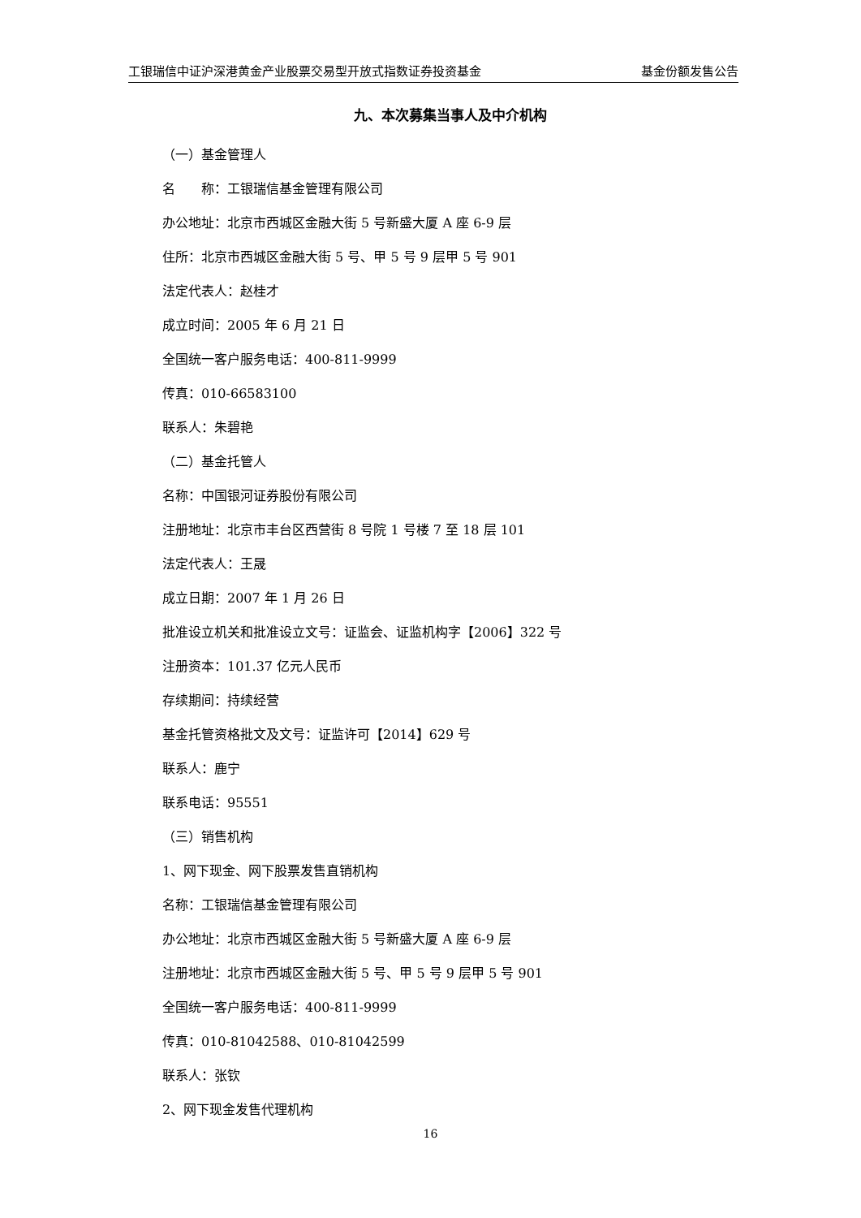工银瑞信中证沪深港黄金产业股票交易型开放式指数证券投资基金 基金份额发售公告
九、本次募集当事人及中介机构
（一）基金管理人
名  称：工银瑞信基金管理有限公司
办公地址：北京市西城区金融大街 5 号新盛大厦 A 座 6-9 层
住所：北京市西城区金融大街 5 号、甲 5 号 9 层甲 5 号 901
法定代表人：赵桂才
成立时间：2005 年 6 月 21 日
全国统一客户服务电话：400-811-9999
传真：010-66583100
联系人：朱碧艳
（二）基金托管人
名称：中国银河证券股份有限公司
注册地址：北京市丰台区西营街 8 号院 1 号楼 7 至 18 层 101
法定代表人：王晟
成立日期：2007 年 1 月 26 日
批准设立机关和批准设立文号：证监会、证监机构字【2006】322 号
注册资本：101.37 亿元人民币
存续期间：持续经营
基金托管资格批文及文号：证监许可【2014】629 号
联系人：鹿宁
联系电话：95551
（三）销售机构
1、网下现金、网下股票发售直销机构
名称：工银瑞信基金管理有限公司
办公地址：北京市西城区金融大街 5 号新盛大厦 A 座 6-9 层
注册地址：北京市西城区金融大街 5 号、甲 5 号 9 层甲 5 号 901
全国统一客户服务电话：400-811-9999
传真：010-81042588、010-81042599
联系人：张钦
2、网下现金发售代理机构
16